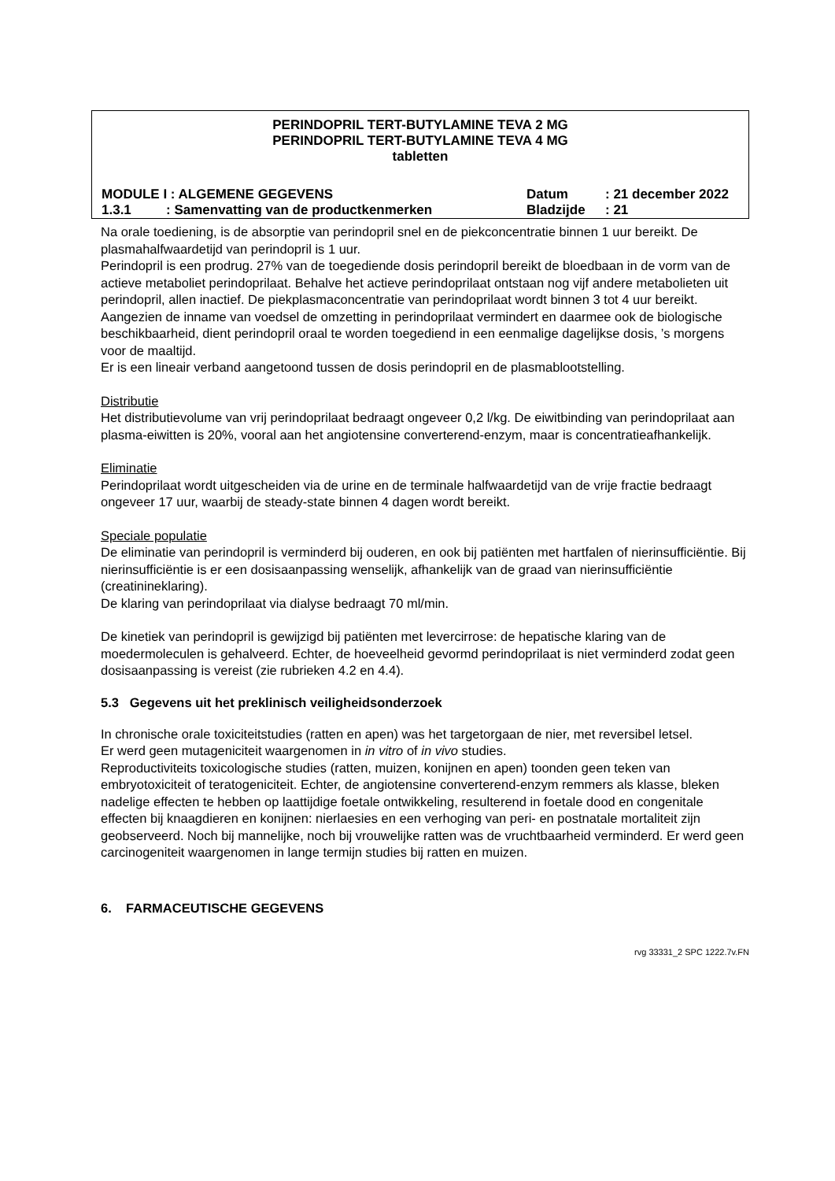PERINDOPRIL TERT-BUTYLAMINE TEVA 2 MG
PERINDOPRIL TERT-BUTYLAMINE TEVA 4 MG
tabletten
MODULE I : ALGEMENE GEGEVENS Datum : 21 december 2022
1.3.1 : Samenvatting van de productkenmerken Bladzijde : 21
Na orale toediening, is de absorptie van perindopril snel en de piekconcentratie binnen 1 uur bereikt. De plasmahalfwaardetijd van perindopril is 1 uur.
Perindopril is een prodrug. 27% van de toegediende dosis perindopril bereikt de bloedbaan in de vorm van de actieve metaboliet perindoprilaat. Behalve het actieve perindoprilaat ontstaan nog vijf andere metabolieten uit perindopril, allen inactief. De piekplasmaconcentratie van perindoprilaat wordt binnen 3 tot 4 uur bereikt.
Aangezien de inname van voedsel de omzetting in perindoprilaat vermindert en daarmee ook de biologische beschikbaarheid, dient perindopril oraal te worden toegediend in een eenmalige dagelijkse dosis, ’s morgens voor de maaltijd.
Er is een lineair verband aangetoond tussen de dosis perindopril en de plasmablootstelling.
Distributie
Het distributievolume van vrij perindoprilaat bedraagt ongeveer 0,2 l/kg. De eiwitbinding van perindoprilaat aan plasma-eiwitten is 20%, vooral aan het angiotensine converterend-enzym, maar is concentratieafhankelijk.
Eliminatie
Perindoprilaat wordt uitgescheiden via de urine en de terminale halfwaardetijd van de vrije fractie bedraagt ongeveer 17 uur, waarbij de steady-state binnen 4 dagen wordt bereikt.
Speciale populatie
De eliminatie van perindopril is verminderd bij ouderen, en ook bij patiënten met hartfalen of nierinsufficiëntie. Bij nierinsufficiëntie is er een dosisaanpassing wenselijk, afhankelijk van de graad van nierinsufficiëntie (creatinineklaring).
De klaring van perindoprilaat via dialyse bedraagt 70 ml/min.
De kinetiek van perindopril is gewijzigd bij patiënten met levercirrose: de hepatische klaring van de moedermoleculen is gehalveerd. Echter, de hoeveelheid gevormd perindoprilaat is niet verminderd zodat geen dosisaanpassing is vereist (zie rubrieken 4.2 en 4.4).
5.3 Gegevens uit het preklinisch veiligheidsonderzoek
In chronische orale toxiciteitstudies (ratten en apen) was het targetorgaan de nier, met reversibel letsel.
Er werd geen mutageniciteit waargenomen in in vitro of in vivo studies.
Reproductiviteits toxicologische studies (ratten, muizen, konijnen en apen) toonden geen teken van embryotoxiciteit of teratogeniciteit. Echter, de angiotensine converterend-enzym remmers als klasse, bleken nadelige effecten te hebben op laattijdige foetale ontwikkeling, resulterend in foetale dood en congenitale effecten bij knaagdieren en konijnen: nierlaesies en een verhoging van peri- en postnatale mortaliteit zijn geobserveerd. Noch bij mannelijke, noch bij vrouwelijke ratten was de vruchtbaarheid verminderd. Er werd geen carcinogeniteit waargenomen in lange termijn studies bij ratten en muizen.
6. FARMACEUTISCHE GEGEVENS
rvg 33331_2 SPC 1222.7v.FN